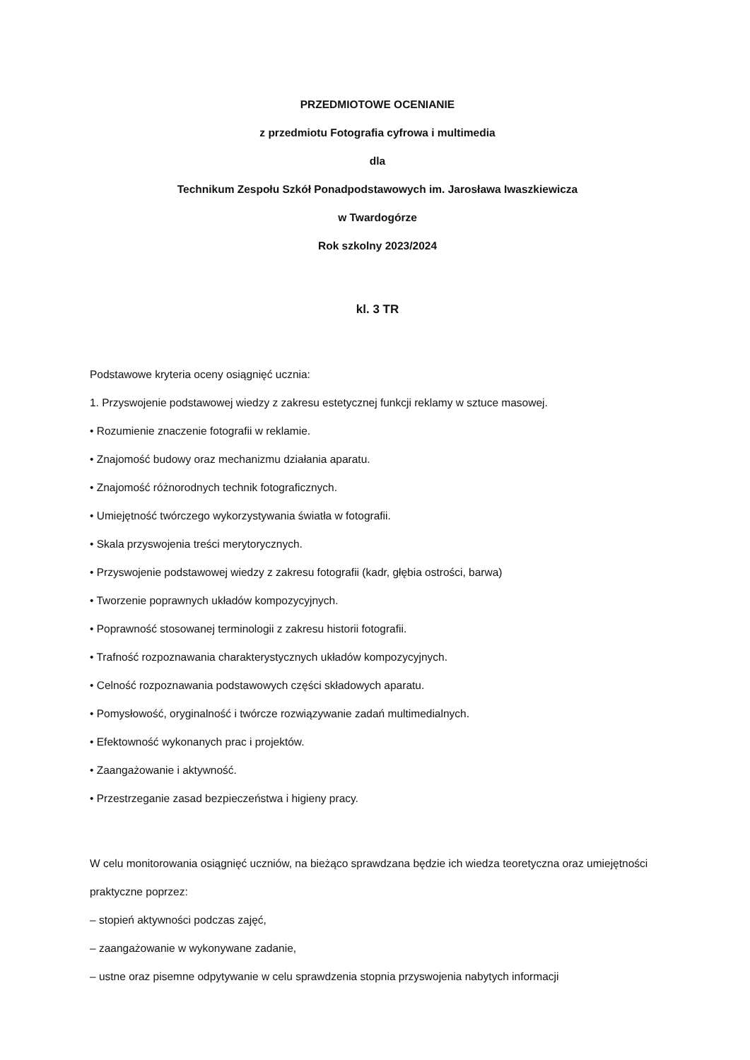PRZEDMIOTOWE OCENIANIE
z przedmiotu Fotografia cyfrowa i multimedia
dla
Technikum Zespołu Szkół Ponadpodstawowych im. Jarosława Iwaszkiewicza
w Twardogórze
Rok szkolny 2023/2024
kl. 3 TR
Podstawowe kryteria oceny osiągnięć ucznia:
1. Przyswojenie podstawowej wiedzy z zakresu estetycznej funkcji reklamy w sztuce masowej.
• Rozumienie znaczenie fotografii w reklamie.
• Znajomość budowy oraz mechanizmu działania aparatu.
• Znajomość różnorodnych technik fotograficznych.
• Umiejętność twórczego wykorzystywania światła w fotografii.
• Skala przyswojenia treści merytorycznych.
• Przyswojenie podstawowej wiedzy z zakresu fotografii (kadr, głębia ostrości, barwa)
• Tworzenie poprawnych układów kompozycyjnych.
• Poprawność stosowanej terminologii z zakresu historii fotografii.
• Trafność rozpoznawania charakterystycznych układów kompozycyjnych.
• Celność rozpoznawania podstawowych części składowych aparatu.
• Pomysłowość, oryginalność i twórcze rozwiązywanie zadań multimedialnych.
• Efektowność wykonanych prac i projektów.
• Zaangażowanie i aktywność.
• Przestrzeganie zasad bezpieczeństwa i higieny pracy.
W celu monitorowania osiągnięć uczniów, na bieżąco sprawdzana będzie ich wiedza teoretyczna oraz umiejętności praktyczne poprzez:
– stopień aktywności podczas zajęć,
– zaangażowanie w wykonywane zadanie,
– ustne oraz pisemne odpytywanie w celu sprawdzenia stopnia przyswojenia nabytych informacji